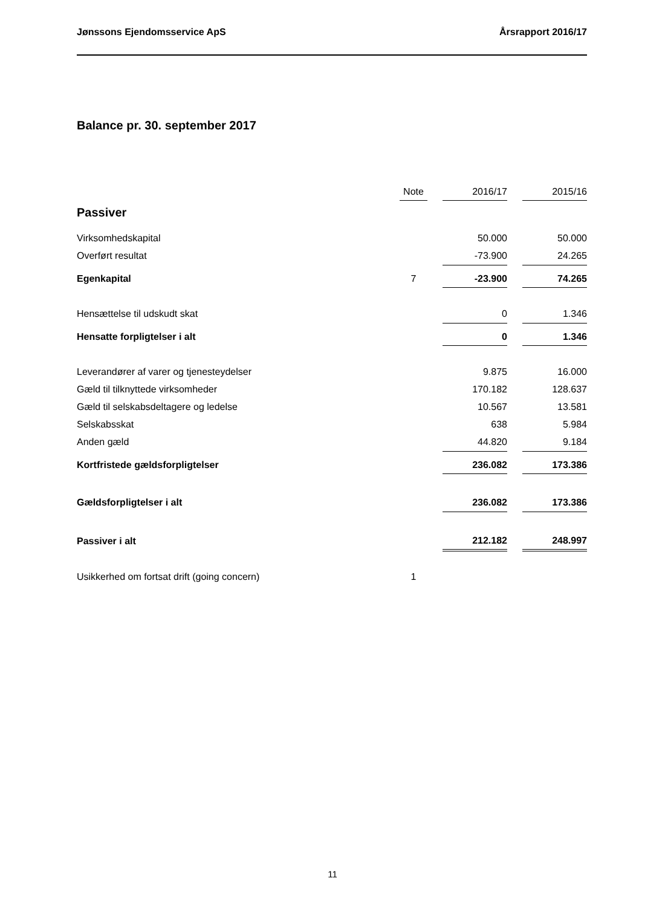Jønssons Ejendomsservice ApS Årsrapport 2016/17
Balance pr. 30. september 2017
| | Note | | 2016/17 | | 2015/16 |
| Passiver | | | | | |
| Virksomhedskapital | | | 50.000 | | 50.000 |
| Overført resultat | | | -73.900 | | 24.265 |
| Egenkapital | 7 | | -23.900 | | 74.265 |
| Hensættelse til udskudt skat | | | 0 | | 1.346 |
| Hensatte forpligtelser i alt | | | 0 | | 1.346 |
| Leverandører af varer og tjenesteydelser | | | 9.875 | | 16.000 |
| Gæld til tilknyttede virksomheder | | | 170.182 | | 128.637 |
| Gæld til selskabsdeltagere og ledelse | | | 10.567 | | 13.581 |
| Selskabsskat | | | 638 | | 5.984 |
| Anden gæld | | | 44.820 | | 9.184 |
| Kortfristede gældsforpligtelser | | | 236.082 | | 173.386 |
| Gældsforpligtelser i alt | | | 236.082 | | 173.386 |
| Passiver i alt | | | 212.182 | | 248.997 |
| Usikkerhed om fortsat drift (going concern) | 1 | | | | |
11